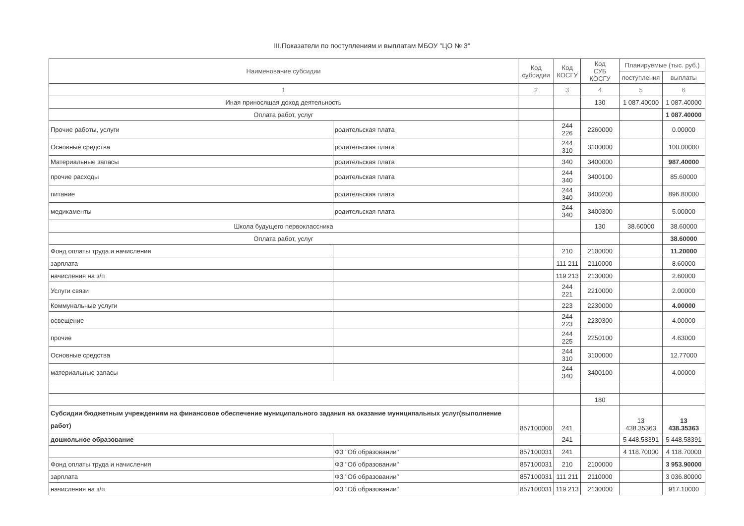III.Показатели по поступлениям и выплатам МБОУ "ЦО № 3"
| Наименование субсидии | | Код субсидии | Код КОСГУ | Код СУБ КОСГУ | Планируемые (тыс. руб.) | |
| --- | --- | --- | --- | --- | --- | --- |
| | | | | | поступления | выплаты |
| 1 | | 2 | 3 | 4 | 5 | 6 |
| Иная приносящая доход деятельность | | | | 130 | 1 087.40000 | 1 087.40000 |
| Оплата работ, услуг | | | | | | 1 087.40000 |
| Прочие работы, услуги | родительская плата | | 244 226 | 2260000 | | 0.00000 |
| Основные средства | родительская плата | | 244 310 | 3100000 | | 100.00000 |
| Материальные запасы | родительская плата | | 340 | 3400000 | | 987.40000 |
| прочие расходы | родительская плата | | 244 340 | 3400100 | | 85.60000 |
| питание | родительская плата | | 244 340 | 3400200 | | 896.80000 |
| медикаменты | родительская плата | | 244 340 | 3400300 | | 5.00000 |
| Школа будущего первоклассника | | | | 130 | 38.60000 | 38.60000 |
| Оплата работ, услуг | | | | | | 38.60000 |
| Фонд оплаты труда и начисления | | | 210 | 2100000 | | 11.20000 |
| зарплата | | | 111 211 | 2110000 | | 8.60000 |
| начисления на з/п | | | 119 213 | 2130000 | | 2.60000 |
| Услуги связи | | | 244 221 | 2210000 | | 2.00000 |
| Коммунальные услуги | | | 223 | 2230000 | | 4.00000 |
| освещение | | | 244 223 | 2230300 | | 4.00000 |
| прочие | | | 244 225 | 2250100 | | 4.63000 |
| Основные средства | | | 244 310 | 3100000 | | 12.77000 |
| материальные запасы | | | 244 340 | 3400100 | | 4.00000 |
| | | | | 180 | | |
| Субсидии бюджетным учреждениям на финансовое обеспечение муниципального задания на оказание муниципальных услуг(выполнение работ) | | 857100000 | 241 | | 13 438.35363 | 13 438.35363 |
| дошкольное образование | | | 241 | | 5 448.58391 | 5 448.58391 |
| | ФЗ "Об образовании" | 857100031 | 241 | | 4 118.70000 | 4 118.70000 |
| Фонд оплаты труда и начисления | ФЗ "Об образовании" | 857100031 | 210 | 2100000 | | 3 953.90000 |
| зарплата | ФЗ "Об образовании" | 857100031 | 111 211 | 2110000 | | 3 036.80000 |
| начисления на з/п | ФЗ "Об образовании" | 857100031 | 119 213 | 2130000 | | 917.10000 |